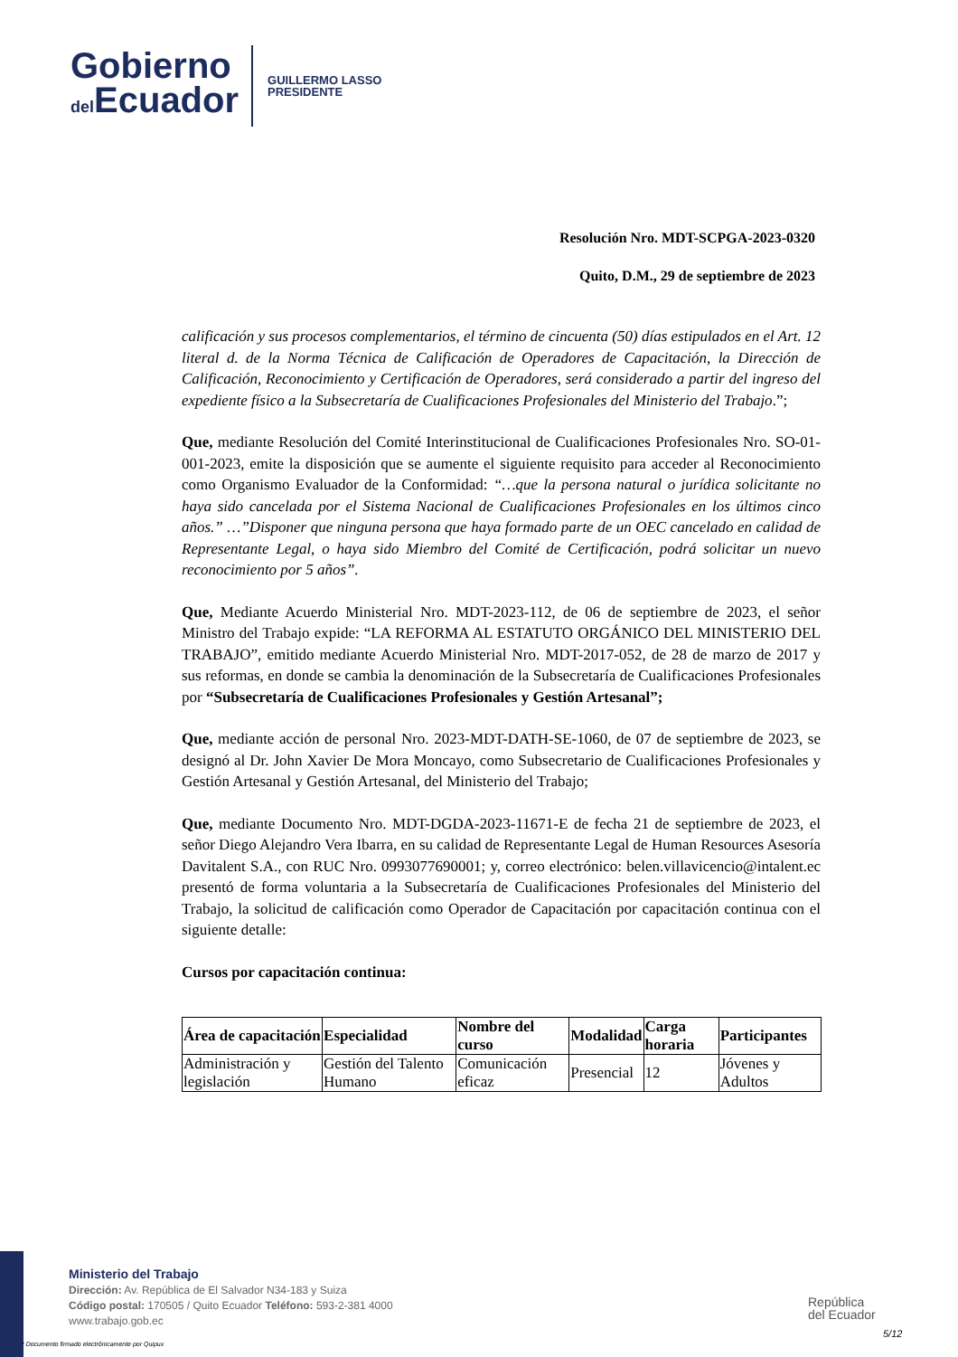Gobierno
del Ecuador
GUILLERMO LASSO
PRESIDENTE
Resolución Nro. MDT-SCPGA-2023-0320
Quito, D.M., 29 de septiembre de 2023
calificación y sus procesos complementarios, el término de cincuenta (50) días estipulados en el Art. 12 literal d. de la Norma Técnica de Calificación de Operadores de Capacitación, la Dirección de Calificación, Reconocimiento y Certificación de Operadores, será considerado a partir del ingreso del expediente físico a la Subsecretaría de Cualificaciones Profesionales del Ministerio del Trabajo.”;
Que, mediante Resolución del Comité Interinstitucional de Cualificaciones Profesionales Nro. SO-01-001-2023, emite la disposición que se aumente el siguiente requisito para acceder al Reconocimiento como Organismo Evaluador de la Conformidad: “…que la persona natural o jurídica solicitante no haya sido cancelada por el Sistema Nacional de Cualificaciones Profesionales en los últimos cinco años.” …”Disponer que ninguna persona que haya formado parte de un OEC cancelado en calidad de Representante Legal, o haya sido Miembro del Comité de Certificación, podrá solicitar un nuevo reconocimiento por 5 años”.
Que, Mediante Acuerdo Ministerial Nro. MDT-2023-112, de 06 de septiembre de 2023, el señor Ministro del Trabajo expide: “LA REFORMA AL ESTATUTO ORGÁNICO DEL MINISTERIO DEL TRABAJO”, emitido mediante Acuerdo Ministerial Nro. MDT-2017-052, de 28 de marzo de 2017 y sus reformas, en donde se cambia la denominación de la Subsecretaría de Cualificaciones Profesionales por “Subsecretaría de Cualificaciones Profesionales y Gestión Artesanal”;
Que, mediante acción de personal Nro. 2023-MDT-DATH-SE-1060, de 07 de septiembre de 2023, se designó al Dr. John Xavier De Mora Moncayo, como Subsecretario de Cualificaciones Profesionales y Gestión Artesanal y Gestión Artesanal, del Ministerio del Trabajo;
Que, mediante Documento Nro. MDT-DGDA-2023-11671-E de fecha 21 de septiembre de 2023, el señor Diego Alejandro Vera Ibarra, en su calidad de Representante Legal de Human Resources Asesoría Davitalent S.A., con RUC Nro. 0993077690001; y, correo electrónico: belen.villavicencio@intalent.ec presentó de forma voluntaria a la Subsecretaría de Cualificaciones Profesionales del Ministerio del Trabajo, la solicitud de calificación como Operador de Capacitación por capacitación continua con el siguiente detalle:
Cursos por capacitación continua:
| Área de capacitación | Especialidad | Nombre del curso | Modalidad | Carga horaria | Participantes |
| --- | --- | --- | --- | --- | --- |
| Administración y legislación | Gestión del Talento Humano | Comunicación eficaz | Presencial | 12 | Jóvenes y Adultos |
Ministerio del Trabajo
Dirección: Av. República de El Salvador N34-183 y Suiza
Código postal: 170505 / Quito Ecuador Teléfono: 593-2-381 4000
www.trabajo.gob.ec
* Documento firmado electrónicamente por Quipux
República
del Ecuador
5/12